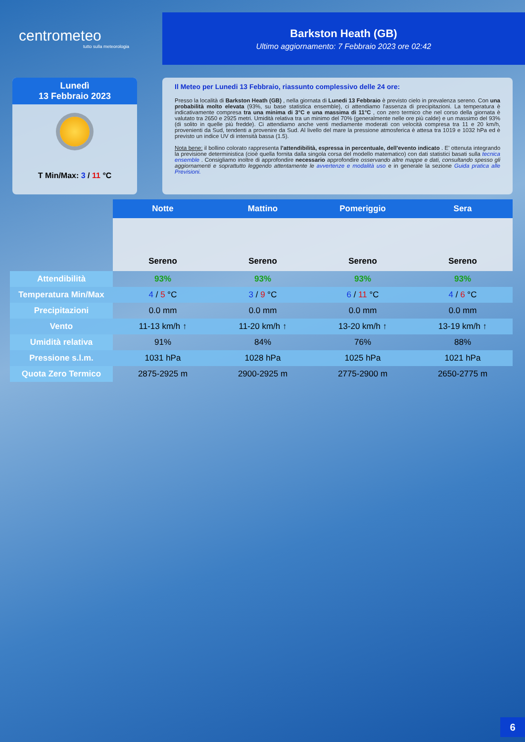centrometeo
tutto sulla meteorologia
Barkston Heath (GB)
Ultimo aggiornamento: 7 Febbraio 2023 ore 02:42
Lunedì
13 Febbraio 2023
T Min/Max: 3 / 11 °C
Il Meteo per Lunedi 13 Febbraio, riassunto complessivo delle 24 ore:
Presso la località di Barkston Heath (GB) , nella giornata di Lunedi 13 Febbraio è previsto cielo in prevalenza sereno. Con una probabilità molto elevata (93%, su base statistica ensemble), ci attendiamo l'assenza di precipitazioni. La temperatura è indicativamente compresa tra una minima di 3°C e una massima di 11°C , con zero termico che nel corso della giornata è valutato tra 2650 e 2925 metri. Umidità relativa tra un minimo del 70% (generalmente nelle ore più calde) e un massimo del 93% (di solito in quelle più fredde). Ci attendiamo anche venti mediamente moderati con velocità compresa tra 11 e 20 km/h, provenienti da Sud, tendenti a provenire da Sud. Al livello del mare la pressione atmosferica è attesa tra 1019 e 1032 hPa ed è previsto un indice UV di intensità bassa (1.5).
Nota bene: il bollino colorato rappresenta l'attendibilità, espressa in percentuale, dell'evento indicato . E' ottenuta integrando la previsione deterministica (cioè quella fornita dalla singola corsa del modello matematico) con dati statistici basati sulla tecnica ensemble . Consigliamo inoltre di approfondire necessario approfondire osservando altre mappe e dati, consultando spesso gli aggiornamenti e soprattutto leggendo attentamente le avvertenze e modalità uso e in generale la sezione Guida pratica alle Previsioni.
| | Notte | Mattino | Pomeriggio | Sera |
| | Sereno | Sereno | Sereno | Sereno |
| Attendibilità | 93% | 93% | 93% | 93% |
| Temperatura Min/Max | 4 / 5 °C | 3 / 9 °C | 6 / 11 °C | 4 / 6 °C |
| Precipitazioni | 0.0 mm | 0.0 mm | 0.0 mm | 0.0 mm |
| Vento | 11-13 km/h ↑ | 11-20 km/h ↑ | 13-20 km/h ↑ | 13-19 km/h ↑ |
| Umidità relativa | 91% | 84% | 76% | 88% |
| Pressione s.l.m. | 1031 hPa | 1028 hPa | 1025 hPa | 1021 hPa |
| Quota Zero Termico | 2875-2925 m | 2900-2925 m | 2775-2900 m | 2650-2775 m |
6